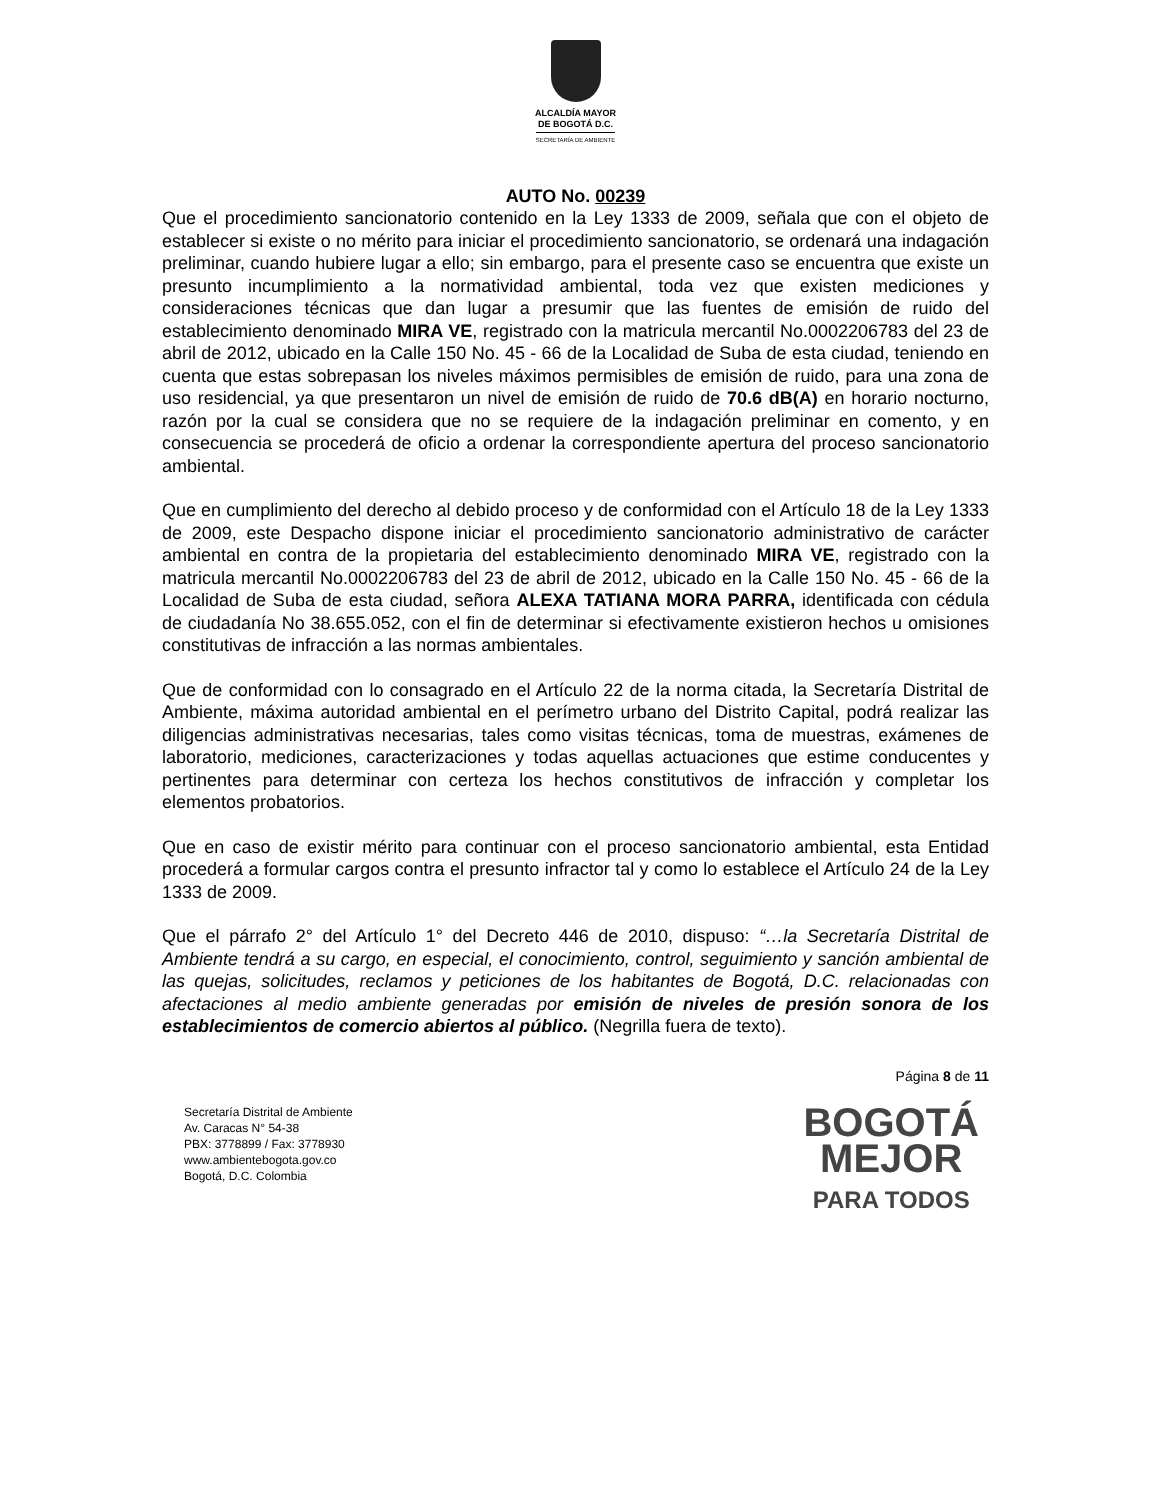ALCALDÍA MAYOR
DE BOGOTÁ D.C.
SECRETARÍA DE AMBIENTE
AUTO No. 00239
Que el procedimiento sancionatorio contenido en la Ley 1333 de 2009, señala que con el objeto de establecer si existe o no mérito para iniciar el procedimiento sancionatorio, se ordenará una indagación preliminar, cuando hubiere lugar a ello; sin embargo, para el presente caso se encuentra que existe un presunto incumplimiento a la normatividad ambiental, toda vez que existen mediciones y consideraciones técnicas que dan lugar a presumir que las fuentes de emisión de ruido del establecimiento denominado MIRA VE, registrado con la matricula mercantil No.0002206783 del 23 de abril de 2012, ubicado en la Calle 150 No. 45 - 66 de la Localidad de Suba de esta ciudad, teniendo en cuenta que estas sobrepasan los niveles máximos permisibles de emisión de ruido, para una zona de uso residencial, ya que presentaron un nivel de emisión de ruido de 70.6 dB(A) en horario nocturno, razón por la cual se considera que no se requiere de la indagación preliminar en comento, y en consecuencia se procederá de oficio a ordenar la correspondiente apertura del proceso sancionatorio ambiental.
Que en cumplimiento del derecho al debido proceso y de conformidad con el Artículo 18 de la Ley 1333 de 2009, este Despacho dispone iniciar el procedimiento sancionatorio administrativo de carácter ambiental en contra de la propietaria del establecimiento denominado MIRA VE, registrado con la matricula mercantil No.0002206783 del 23 de abril de 2012, ubicado en la Calle 150 No. 45 - 66 de la Localidad de Suba de esta ciudad, señora ALEXA TATIANA MORA PARRA, identificada con cédula de ciudadanía No 38.655.052, con el fin de determinar si efectivamente existieron hechos u omisiones constitutivas de infracción a las normas ambientales.
Que de conformidad con lo consagrado en el Artículo 22 de la norma citada, la Secretaría Distrital de Ambiente, máxima autoridad ambiental en el perímetro urbano del Distrito Capital, podrá realizar las diligencias administrativas necesarias, tales como visitas técnicas, toma de muestras, exámenes de laboratorio, mediciones, caracterizaciones y todas aquellas actuaciones que estime conducentes y pertinentes para determinar con certeza los hechos constitutivos de infracción y completar los elementos probatorios.
Que en caso de existir mérito para continuar con el proceso sancionatorio ambiental, esta Entidad procederá a formular cargos contra el presunto infractor tal y como lo establece el Artículo 24 de la Ley 1333 de 2009.
Que el párrafo 2° del Artículo 1° del Decreto 446 de 2010, dispuso: “…la Secretaría Distrital de Ambiente tendrá a su cargo, en especial, el conocimiento, control, seguimiento y sanción ambiental de las quejas, solicitudes, reclamos y peticiones de los habitantes de Bogotá, D.C. relacionadas con afectaciones al medio ambiente generadas por emisión de niveles de presión sonora de los establecimientos de comercio abiertos al público. (Negrilla fuera de texto).
Página 8 de 11
Secretaría Distrital de Ambiente
Av. Caracas N° 54-38
PBX: 3778899 / Fax: 3778930
www.ambientebogota.gov.co
Bogotá, D.C. Colombia
BOGOTÁ
MEJOR
PARA TODOS